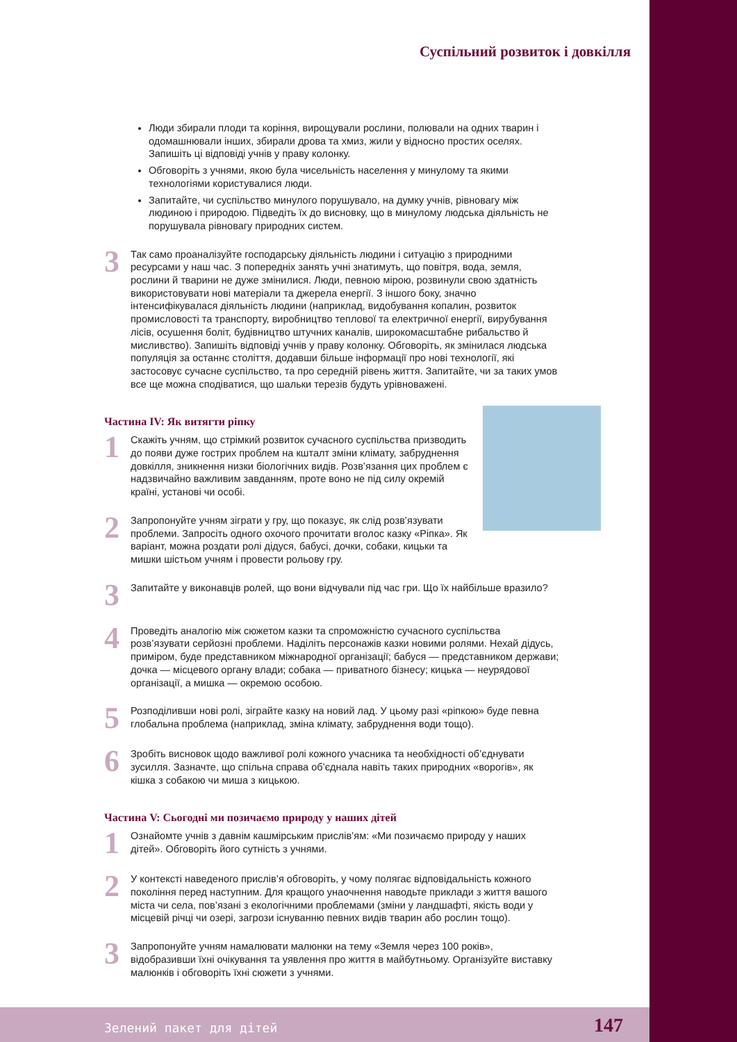Суспільний розвиток і довкілля
Люди збирали плоди та коріння, вирощували рослини, полювали на одних тварин і одомашнювали інших, збирали дрова та хмиз, жили у відносно простих оселях. Запишіть ці відповіді учнів у праву колонку.
Обговоріть з учнями, якою була чисельність населення у минулому та якими технологіями користувалися люди.
Запитайте, чи суспільство минулого порушувало, на думку учнів, рівновагу між людиною і природою. Підведіть їх до висновку, що в минулому людська діяльність не порушувала рівновагу природних систем.
3
Так само проаналізуйте господарську діяльність людини і ситуацію з природними ресурсами у наш час. З попередніх занять учні знатимуть, що повітря, вода, земля, рослини й тварини не дуже змінилися. Люди, певною мірою, розвинули свою здатність використовувати нові матеріали та джерела енергії. З іншого боку, значно інтенсифікувалася діяльність людини (наприклад, видобування копалин, розвиток промисловості та транспорту, виробництво теплової та електричної енергії, вирубування лісів, осушення боліт, будівництво штучних каналів, широкомасштабне рибальство й мисливство). Запишіть відповіді учнів у праву колонку. Обговоріть, як змінилася людська популяція за останнє століття, додавши більше інформації про нові технології, які застосовує сучасне суспільство, та про середній рівень життя. Запитайте, чи за таких умов все ще можна сподіватися, що шальки терезів будуть урівноважені.
Частина IV: Як витягти ріпку
1
Скажіть учням, що стрімкий розвиток сучасного суспільства призводить до появи дуже гострих проблем на кшталт зміни клімату, забруднення довкілля, зникнення низки біологічних видів. Розв’язання цих проблем є надзвичайно важливим завданням, проте воно не під силу окремій країні, установі чи особі.
2
Запропонуйте учням зіграти у гру, що показує, як слід розв’язувати проблеми. Запросіть одного охочого прочитати вголос казку «Ріпка». Як варіант, можна роздати ролі дідуся, бабусі, дочки, собаки, кицьки та мишки шістьом учням і провести рольову гру.
3
Запитайте у виконавців ролей, що вони відчували під час гри. Що їх найбільше вразило?
4
Проведіть аналогію між сюжетом казки та спроможністю сучасного суспільства розв’язувати серйозні проблеми. Наділіть персонажів казки новими ролями. Нехай дідусь, приміром, буде представником міжнародної організації; бабуся — представником держави; дочка — місцевого органу влади; собака — приватного бізнесу; кицька — неурядової організації, а мишка — окремою особою.
5
Розподіливши нові ролі, зіграйте казку на новий лад. У цьому разі «ріпкою» буде певна глобальна проблема (наприклад, зміна клімату, забруднення води тощо).
6
Зробіть висновок щодо важливої ролі кожного учасника та необхідності об’єднувати зусилля. Зазначте, що спільна справа об’єднала навіть таких природних «ворогів», як кішка з собакою чи миша з кицькою.
Частина V: Сьогодні ми позичаємо природу у наших дітей
1
Ознайомте учнів з давнім кашмірським прислів’ям: «Ми позичаємо природу у наших дітей». Обговоріть його сутність з учнями.
2
У контексті наведеного прислів’я обговоріть, у чому полягає відповідальність кожного покоління перед наступним. Для кращого унаочнення наводьте приклади з життя вашого міста чи села, пов’язані з екологічними проблемами (зміни у ландшафті, якість води у місцевій річці чи озері, загрози існуванню певних видів тварин або рослин тощо).
3
Запропонуйте учням намалювати малюнки на тему «Земля через 100 років», відобразивши їхні очікування та уявлення про життя в майбутньому. Організуйте виставку малюнків і обговоріть їхні сюжети з учнями.
Зелений пакет для дітей 147